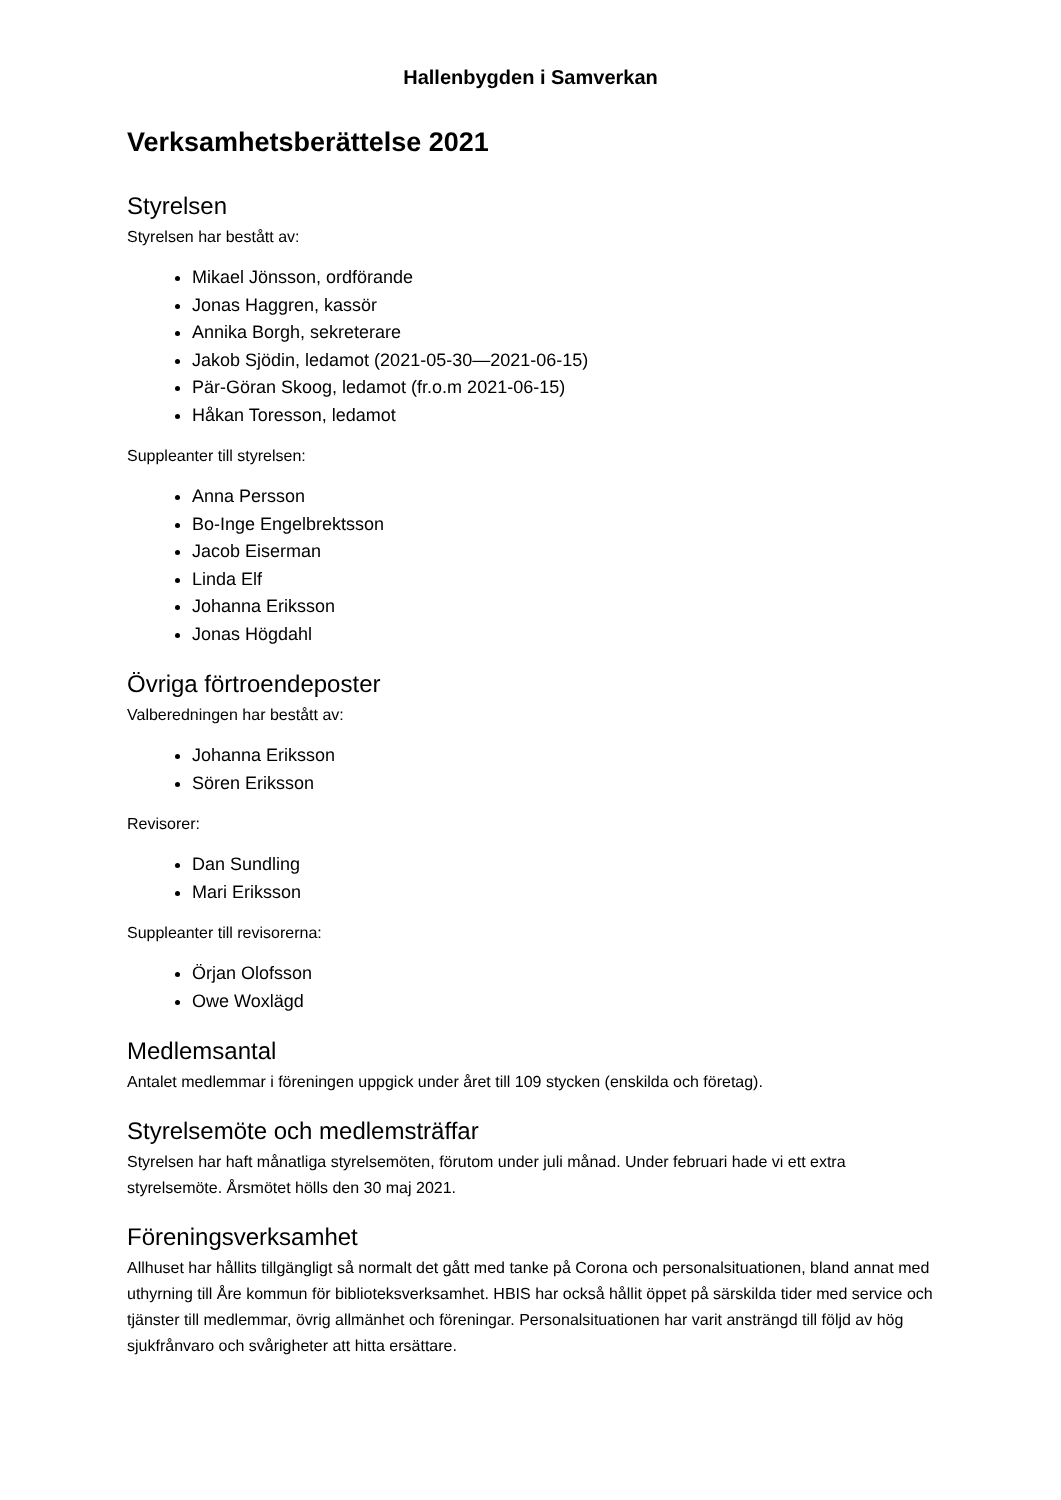Hallenbygden i Samverkan
Verksamhetsberättelse 2021
Styrelsen
Styrelsen har bestått av:
Mikael Jönsson, ordförande
Jonas Haggren, kassör
Annika Borgh, sekreterare
Jakob Sjödin, ledamot (2021-05-30—2021-06-15)
Pär-Göran Skoog, ledamot (fr.o.m 2021-06-15)
Håkan Toresson, ledamot
Suppleanter till styrelsen:
Anna Persson
Bo-Inge Engelbrektsson
Jacob Eiserman
Linda Elf
Johanna Eriksson
Jonas Högdahl
Övriga förtroendeposter
Valberedningen har bestått av:
Johanna Eriksson
Sören Eriksson
Revisorer:
Dan Sundling
Mari Eriksson
Suppleanter till revisorerna:
Örjan Olofsson
Owe Woxlägd
Medlemsantal
Antalet medlemmar i föreningen uppgick under året till 109 stycken (enskilda och företag).
Styrelsemöte och medlemsträffar
Styrelsen har haft månatliga styrelsemöten, förutom under juli månad. Under februari hade vi ett extra styrelsemöte. Årsmötet hölls den 30 maj 2021.
Föreningsverksamhet
Allhuset har hållits tillgängligt så normalt det gått med tanke på Corona och personalsituationen, bland annat med uthyrning till Åre kommun för biblioteksverksamhet. HBIS har också hållit öppet på särskilda tider med service och tjänster till medlemmar, övrig allmänhet och föreningar. Personalsituationen har varit ansträngd till följd av hög sjukfrånvaro och svårigheter att hitta ersättare.